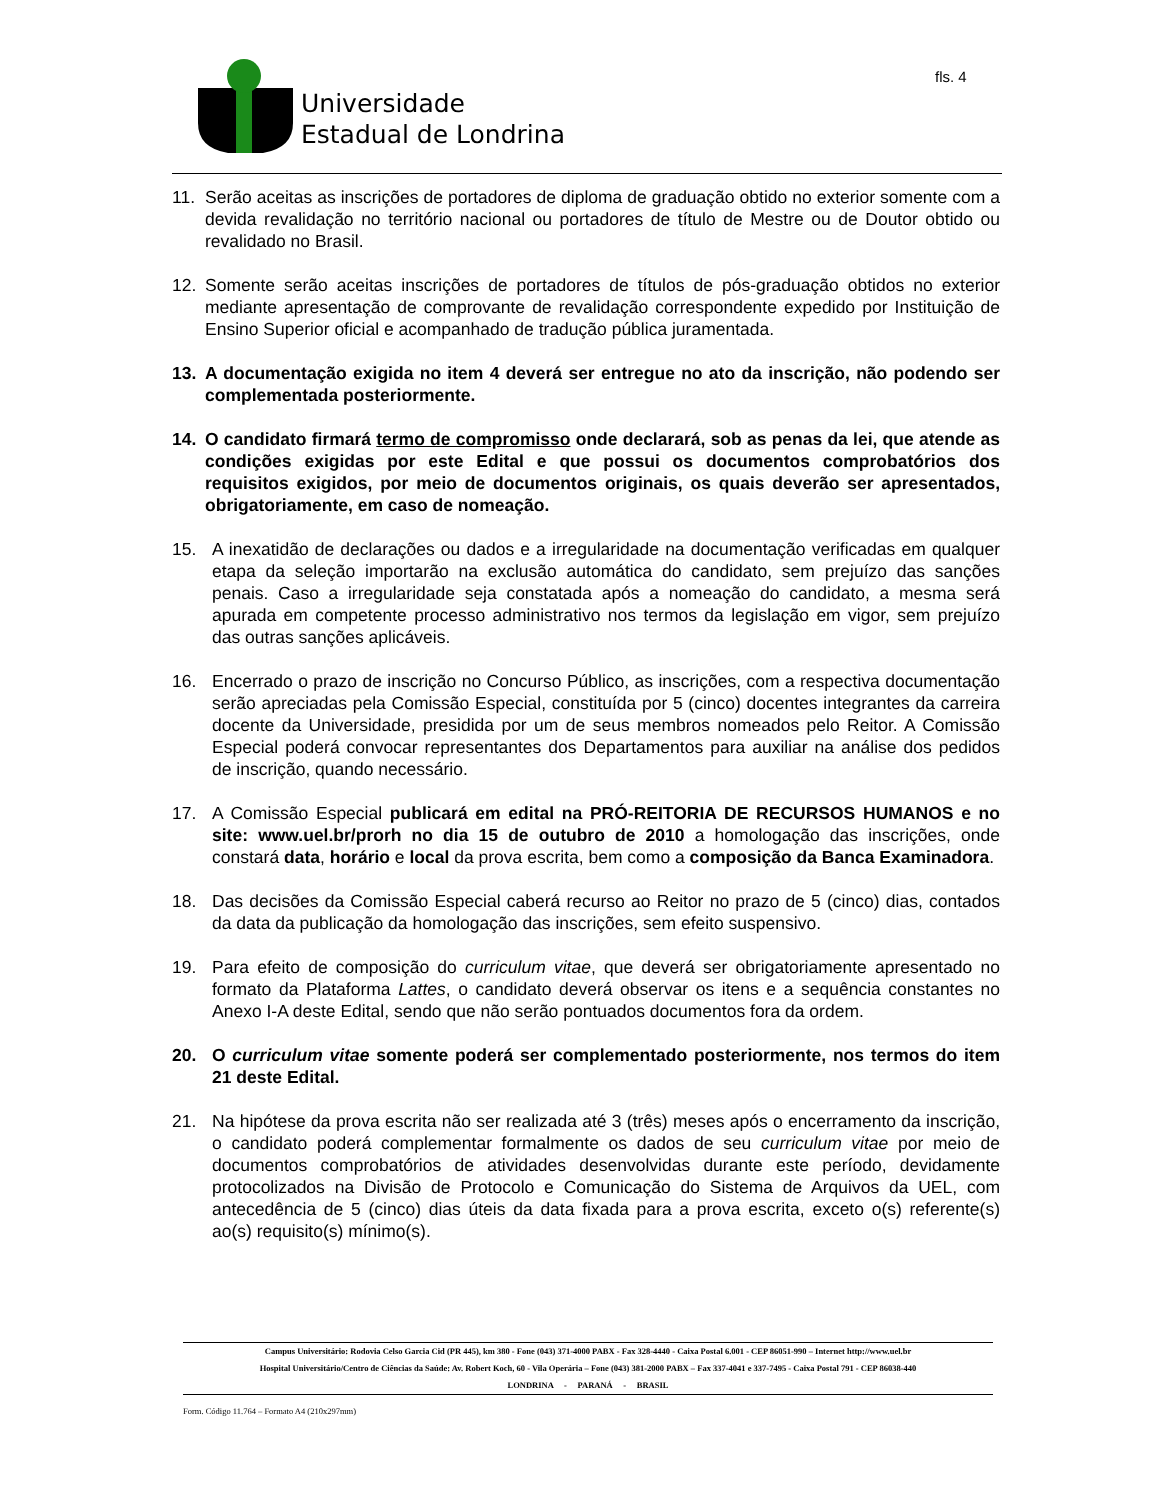Universidade
Estadual de Londrina
fls. 4
11. Serão aceitas as inscrições de portadores de diploma de graduação obtido no exterior somente com a devida revalidação no território nacional ou portadores de título de Mestre ou de Doutor obtido ou revalidado no Brasil.
12. Somente serão aceitas inscrições de portadores de títulos de pós-graduação obtidos no exterior mediante apresentação de comprovante de revalidação correspondente expedido por Instituição de Ensino Superior oficial e acompanhado de tradução pública juramentada.
13. A documentação exigida no item 4 deverá ser entregue no ato da inscrição, não podendo ser complementada posteriormente.
14. O candidato firmará termo de compromisso onde declarará, sob as penas da lei, que atende as condições exigidas por este Edital e que possui os documentos comprobatórios dos requisitos exigidos, por meio de documentos originais, os quais deverão ser apresentados, obrigatoriamente, em caso de nomeação.
15. A inexatidão de declarações ou dados e a irregularidade na documentação verificadas em qualquer etapa da seleção importarão na exclusão automática do candidato, sem prejuízo das sanções penais. Caso a irregularidade seja constatada após a nomeação do candidato, a mesma será apurada em competente processo administrativo nos termos da legislação em vigor, sem prejuízo das outras sanções aplicáveis.
16. Encerrado o prazo de inscrição no Concurso Público, as inscrições, com a respectiva documentação serão apreciadas pela Comissão Especial, constituída por 5 (cinco) docentes integrantes da carreira docente da Universidade, presidida por um de seus membros nomeados pelo Reitor. A Comissão Especial poderá convocar representantes dos Departamentos para auxiliar na análise dos pedidos de inscrição, quando necessário.
17. A Comissão Especial publicará em edital na PRÓ-REITORIA DE RECURSOS HUMANOS e no site: www.uel.br/prorh no dia 15 de outubro de 2010 a homologação das inscrições, onde constará data, horário e local da prova escrita, bem como a composição da Banca Examinadora.
18. Das decisões da Comissão Especial caberá recurso ao Reitor no prazo de 5 (cinco) dias, contados da data da publicação da homologação das inscrições, sem efeito suspensivo.
19. Para efeito de composição do curriculum vitae, que deverá ser obrigatoriamente apresentado no formato da Plataforma Lattes, o candidato deverá observar os itens e a sequência constantes no Anexo I-A deste Edital, sendo que não serão pontuados documentos fora da ordem.
20. O curriculum vitae somente poderá ser complementado posteriormente, nos termos do item 21 deste Edital.
21. Na hipótese da prova escrita não ser realizada até 3 (três) meses após o encerramento da inscrição, o candidato poderá complementar formalmente os dados de seu curriculum vitae por meio de documentos comprobatórios de atividades desenvolvidas durante este período, devidamente protocolizados na Divisão de Protocolo e Comunicação do Sistema de Arquivos da UEL, com antecedência de 5 (cinco) dias úteis da data fixada para a prova escrita, exceto o(s) referente(s) ao(s) requisito(s) mínimo(s).
Campus Universitário: Rodovia Celso Garcia Cid (PR 445), km 380 - Fone (043) 371-4000 PABX - Fax 328-4440 - Caixa Postal 6.001 - CEP 86051-990 – Internet http://www.uel.br
Hospital Universitário/Centro de Ciências da Saúde: Av. Robert Koch, 60 - Vila Operária – Fone (043) 381-2000 PABX – Fax 337-4041 e 337-7495 - Caixa Postal 791 - CEP 86038-440
LONDRINA - PARANÁ - BRASIL
Form. Código 11.764 – Formato A4 (210x297mm)